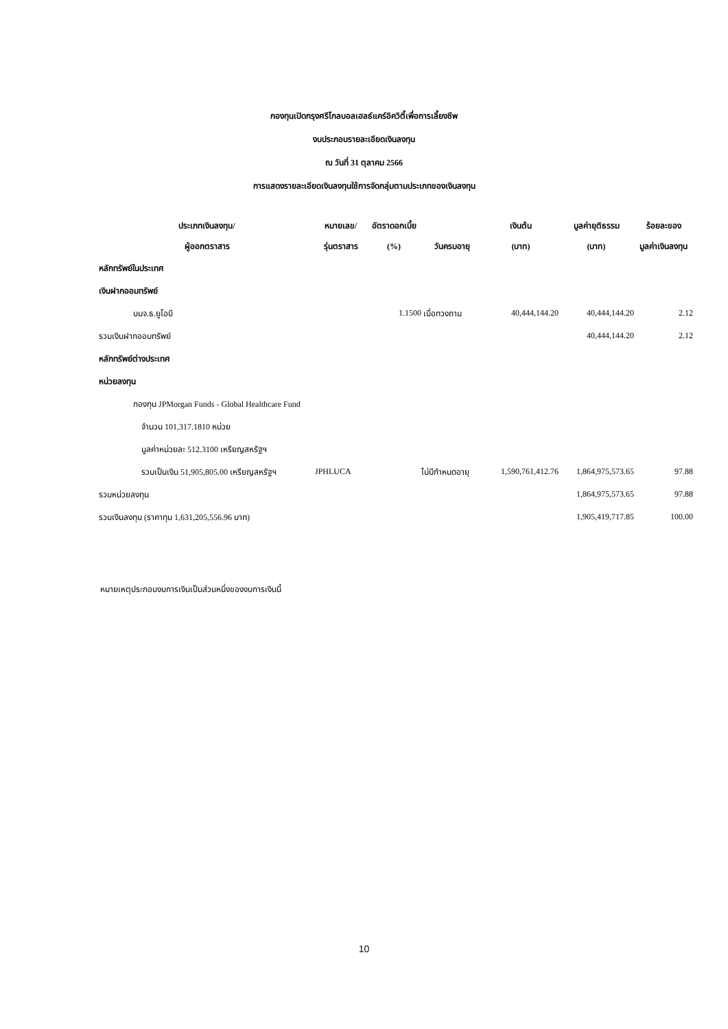กองทุนเปิดกรุงศรีโกลบอลเฮลธ์แคร์อิควิตี้เพื่อการเลี้ยงชีพ
งบประกอบรายละเอียดเงินลงทุน
ณ วันที่ 31 ตุลาคม 2566
การแสดงรายละเอียดเงินลงทุนใช้การจัดกลุ่มตามประเภทของเงินลงทุน
| ประเภทเงินลงทุน/ | หมายเลข/ | อัตราดอกเบี้ย | | เงินต้น | มูลค่ายุติธรรม | ร้อยละของ |
| --- | --- | --- | --- | --- | --- | --- |
| ผู้ออกตราสาร | รุ่นตราสาร | (%) | วันครบอายุ | (บาท) | (บาท) | มูลค่าเงินลงทุน |
| หลักทรัพย์ในประเทศ | | | | | | |
| เงินฝากออมทรัพย์ | | | | | | |
| บมจ.ธ.ยูโอบี | | 1.1500 | เมื่อทวงถาม | 40,444,144.20 | 40,444,144.20 | 2.12 |
| รวมเงินฝากออมทรัพย์ | | | | | 40,444,144.20 | 2.12 |
| หลักทรัพย์ต่างประเทศ | | | | | | |
| หน่วยลงทุน | | | | | | |
| กองทุน JPMorgan Funds - Global Healthcare Fund | | | | | | |
| จำนวน 101,317.1810 หน่วย | | | | | | |
| มูลค่าหน่วยละ 512.3100 เหรียญสหรัฐฯ | | | | | | |
| รวมเป็นเงิน 51,905,805.00 เหรียญสหรัฐฯ | JPHLUCA | | ไม่มีกำหนดอายุ | 1,590,761,412.76 | 1,864,975,573.65 | 97.88 |
| รวมหน่วยลงทุน | | | | | 1,864,975,573.65 | 97.88 |
| รวมเงินลงทุน (ราคาทุน 1,631,205,556.96 บาท) | | | | | 1,905,419,717.85 | 100.00 |
หมายเหตุประกอบงบการเงินเป็นส่วนหนึ่งของงบการเงินนี้
10